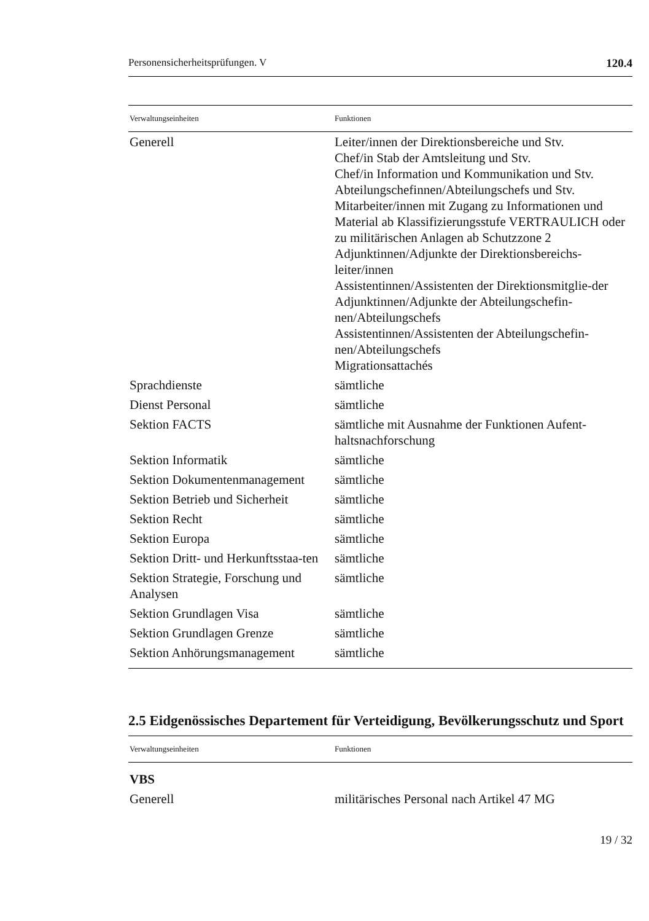Personensicherheitsprüfungen. V 120.4
| Verwaltungseinheiten | Funktionen |
| --- | --- |
| Generell | Leiter/innen der Direktionsbereiche und Stv. Chef/in Stab der Amtsleitung und Stv. Chef/in Information und Kommunikation und Stv. Abteilungschefinnen/Abteilungschefs und Stv. Mitarbeiter/innen mit Zugang zu Informationen und Material ab Klassifizierungsstufe VERTRAULICH oder zu militärischen Anlagen ab Schutzzone 2 Adjunktinnen/Adjunkte der Direktionsbereichs-leiter/innen Assistentinnen/Assistenten der Direktionsmitglie-der Adjunktinnen/Adjunkte der Abteilungschefin-nen/Abteilungschefs Assistentinnen/Assistenten der Abteilungschefin-nen/Abteilungschefs Migrationsattachés |
| Sprachdienste | sämtliche |
| Dienst Personal | sämtliche |
| Sektion FACTS | sämtliche mit Ausnahme der Funktionen Aufent-haltsnachforschung |
| Sektion Informatik | sämtliche |
| Sektion Dokumentenmanagement | sämtliche |
| Sektion Betrieb und Sicherheit | sämtliche |
| Sektion Recht | sämtliche |
| Sektion Europa | sämtliche |
| Sektion Dritt- und Herkunftsstaa-ten | sämtliche |
| Sektion Strategie, Forschung und Analysen | sämtliche |
| Sektion Grundlagen Visa | sämtliche |
| Sektion Grundlagen Grenze | sämtliche |
| Sektion Anhörungsmanagement | sämtliche |
2.5 Eidgenössisches Departement für Verteidigung, Bevölkerungsschutz und Sport
| Verwaltungseinheiten | Funktionen |
| --- | --- |
| VBS | |
| Generell | militärisches Personal nach Artikel 47 MG |
19 / 32